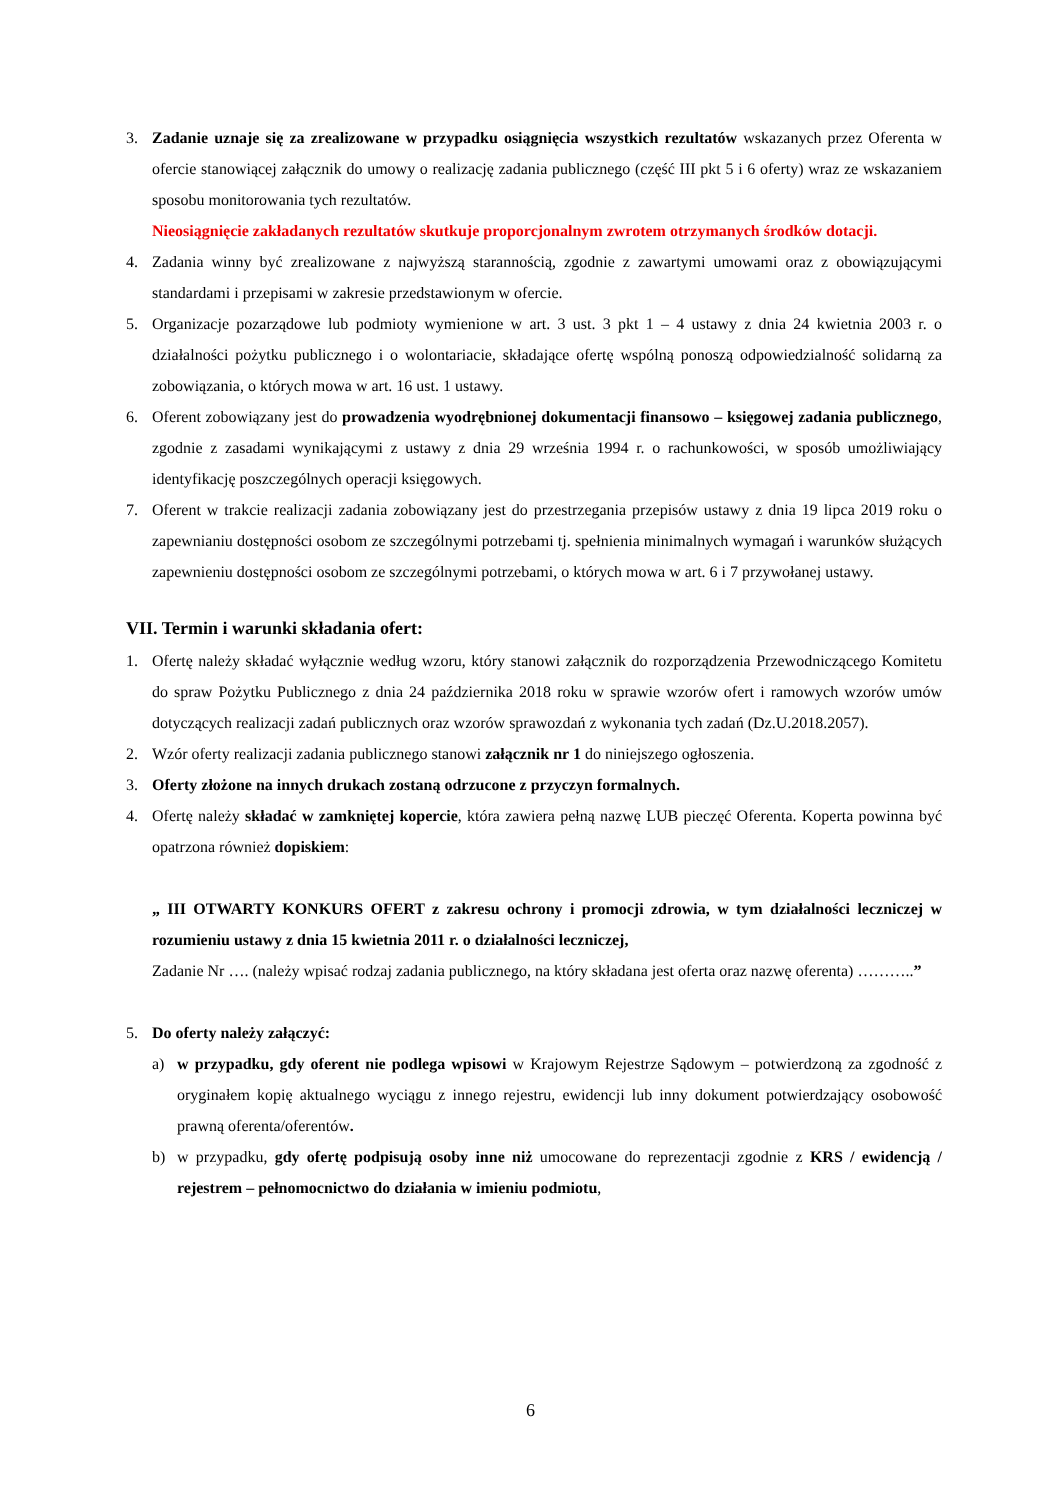3. Zadanie uznaje się za zrealizowane w przypadku osiągnięcia wszystkich rezultatów wskazanych przez Oferenta w ofercie stanowiącej załącznik do umowy o realizację zadania publicznego (część III pkt 5 i 6 oferty) wraz ze wskazaniem sposobu monitorowania tych rezultatów.
Nieosiągnięcie zakładanych rezultatów skutkuje proporcjonalnym zwrotem otrzymanych środków dotacji.
4. Zadania winny być zrealizowane z najwyższą starannością, zgodnie z zawartymi umowami oraz z obowiązującymi standardami i przepisami w zakresie przedstawionym w ofercie.
5. Organizacje pozarządowe lub podmioty wymienione w art. 3 ust. 3 pkt 1 – 4 ustawy z dnia 24 kwietnia 2003 r. o działalności pożytku publicznego i o wolontariacie, składające ofertę wspólną ponoszą odpowiedzialność solidarną za zobowiązania, o których mowa w art. 16 ust. 1 ustawy.
6. Oferent zobowiązany jest do prowadzenia wyodrębnionej dokumentacji finansowo – księgowej zadania publicznego, zgodnie z zasadami wynikającymi z ustawy z dnia 29 września 1994 r. o rachunkowości, w sposób umożliwiający identyfikację poszczególnych operacji księgowych.
7. Oferent w trakcie realizacji zadania zobowiązany jest do przestrzegania przepisów ustawy z dnia 19 lipca 2019 roku o zapewnianiu dostępności osobom ze szczególnymi potrzebami tj. spełnienia minimalnych wymagań i warunków służących zapewnieniu dostępności osobom ze szczególnymi potrzebami, o których mowa w art. 6 i 7 przywołanej ustawy.
VII. Termin i warunki składania ofert:
1. Ofertę należy składać wyłącznie według wzoru, który stanowi załącznik do rozporządzenia Przewodniczącego Komitetu do spraw Pożytku Publicznego z dnia 24 października 2018 roku w sprawie wzorów ofert i ramowych wzorów umów dotyczących realizacji zadań publicznych oraz wzorów sprawozdań z wykonania tych zadań (Dz.U.2018.2057).
2. Wzór oferty realizacji zadania publicznego stanowi załącznik nr 1 do niniejszego ogłoszenia.
3. Oferty złożone na innych drukach zostaną odrzucone z przyczyn formalnych.
4. Ofertę należy składać w zamkniętej kopercie, która zawiera pełną nazwę LUB pieczęć Oferenta. Koperta powinna być opatrzona również dopiskiem:
„ III OTWARTY KONKURS OFERT z zakresu ochrony i promocji zdrowia, w tym działalności leczniczej w rozumieniu ustawy z dnia 15 kwietnia 2011 r. o działalności leczniczej,
Zadanie Nr …. (należy wpisać rodzaj zadania publicznego, na który składana jest oferta oraz nazwę oferenta) ………..”
5. Do oferty należy załączyć:
a) w przypadku, gdy oferent nie podlega wpisowi w Krajowym Rejestrze Sądowym – potwierdzoną za zgodność z oryginałem kopię aktualnego wyciągu z innego rejestru, ewidencji lub inny dokument potwierdzający osobowość prawną oferenta/oferentów.
b) w przypadku, gdy ofertę podpisują osoby inne niż umocowane do reprezentacji zgodnie z KRS / ewidencją / rejestrem – pełnomocnictwo do działania w imieniu podmiotu,
6